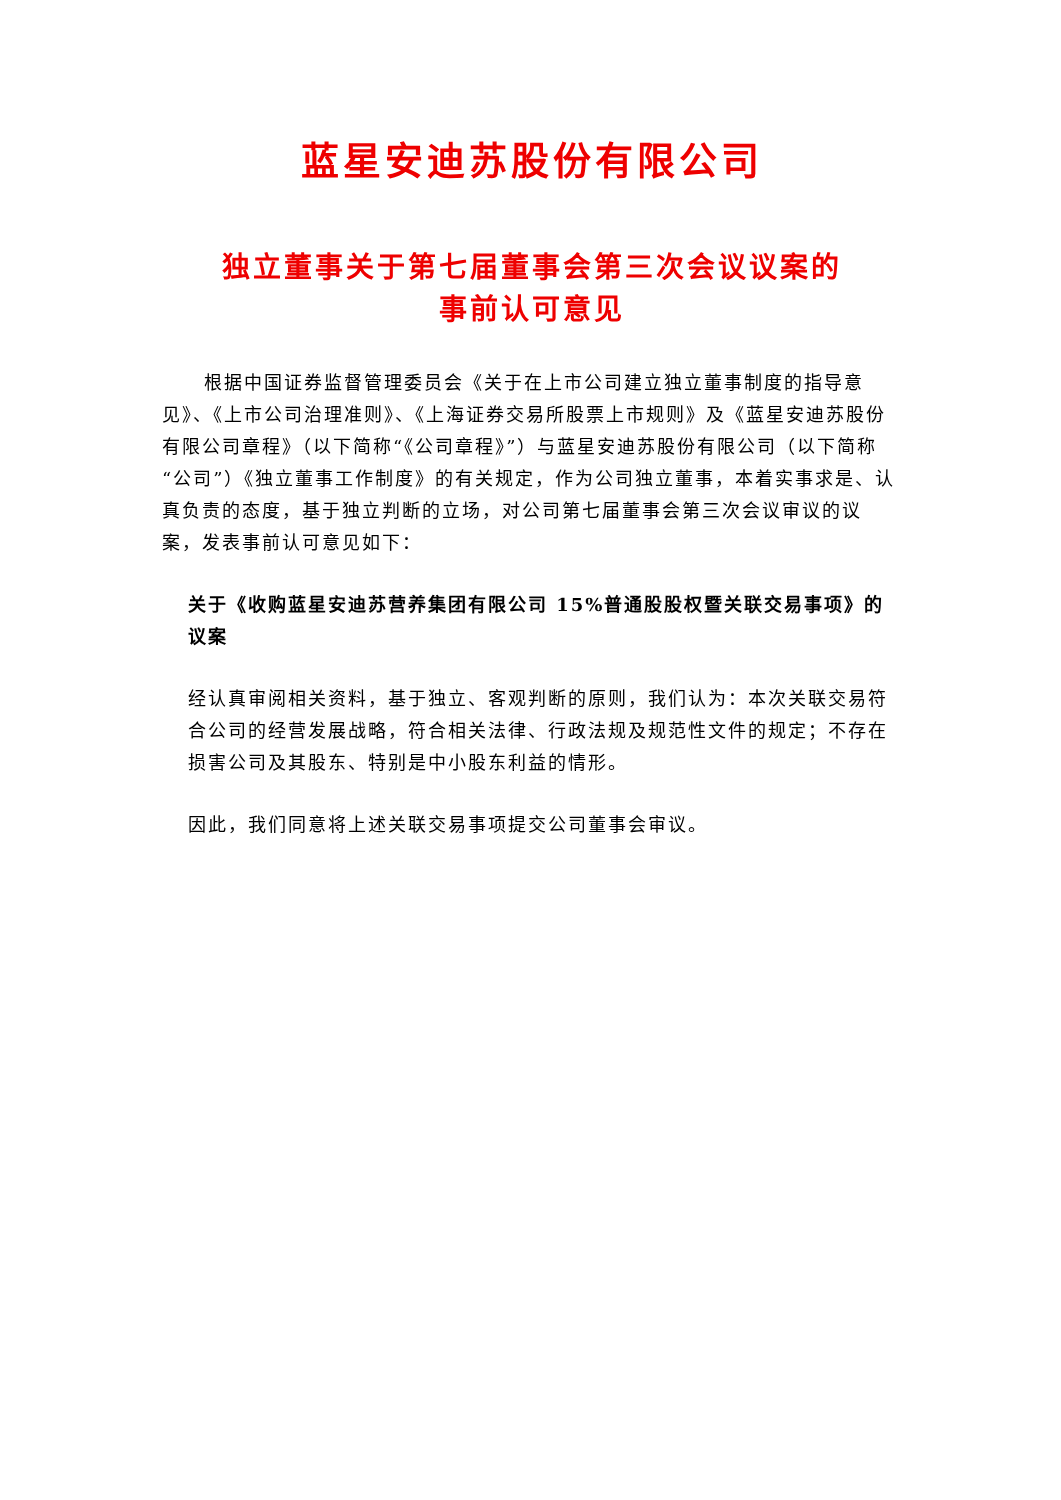蓝星安迪苏股份有限公司
独立董事关于第七届董事会第三次会议议案的
事前认可意见
根据中国证券监督管理委员会《关于在上市公司建立独立董事制度的指导意见》、《上市公司治理准则》、《上海证券交易所股票上市规则》及《蓝星安迪苏股份有限公司章程》（以下简称“《公司章程》”）与蓝星安迪苏股份有限公司（以下简称“公司”）《独立董事工作制度》的有关规定，作为公司独立董事，本着实事求是、认真负责的态度，基于独立判断的立场，对公司第七届董事会第三次会议审议的议案，发表事前认可意见如下：
关于《收购蓝星安迪苏营养集团有限公司 15%普通股股权暨关联交易事项》的议案
经认真审阅相关资料，基于独立、客观判断的原则，我们认为：本次关联交易符合公司的经营发展战略，符合相关法律、行政法规及规范性文件的规定；不存在损害公司及其股东、特别是中小股东利益的情形。
因此，我们同意将上述关联交易事项提交公司董事会审议。